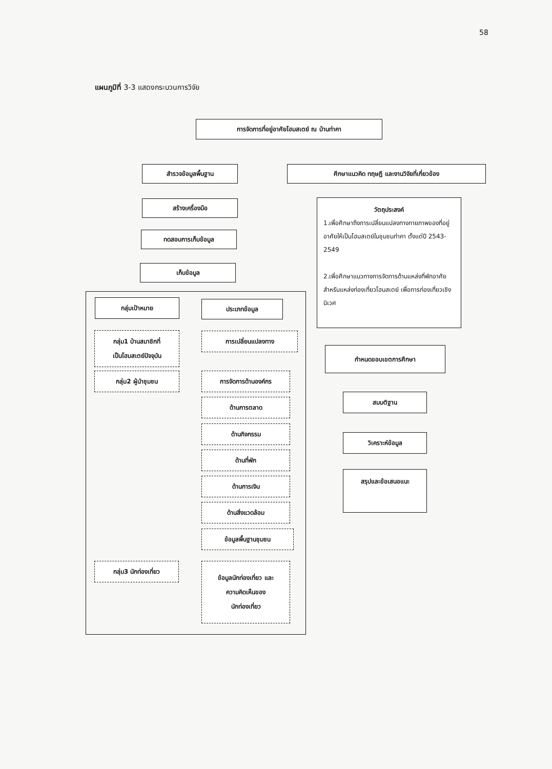58
แผนภูมิที่ 3-3 แสดงกระบวนการวิจัย
การจัดการที่อยู่อาศัยโฮมสเตย์ ณ บ้านท่าคา
สำรวจข้อมูลพื้นฐาน ศึกษาแนวคิด ทฤษฎี และงานวิจัยที่เกี่ยวข้อง
สร้างเครื่องมือ
ทดสอบการเก็บข้อมูล
เก็บข้อมูล
วัตถุประสงค์
1.เพื่อศึกษาถึงการเปลี่ยนแปลงทางกายภาพของที่อยู่อาศัยให้เป็นโฮมสเตย์ในชุมชนท่าคา ตั้งแต่ปี 2543-2549
2.เพื่อศึกษาแนวทางการจัดการด้านแหล่งที่พักอาศัยสำหรับแหล่งท่องเที่ยวโฮมสเตย์ เพื่อการท่องเที่ยวเชิงนิเวศ
กำหนดขอบเขตการศึกษา
สมมติฐาน
วิเคราะห์ข้อมูล
สรุปและข้อเสนอแนะ
กลุ่มเป้าหมาย ประเภทข้อมูล
กลุ่ม1 บ้านสมาชิกที่
เป็นโฮมสเตย์ปัจจุบัน
กลุ่ม2 ผู้นำชุมชน
การเปลี่ยนแปลงทาง
การจัดการด้านองค์กร
ด้านการตลาด
ด้านกิจกรรม
ด้านที่พัก
ด้านการเงิน
ด้านสิ่งแวดล้อม
ข้อมูลพื้นฐานชุมชน
กลุ่ม3 นักท่องเที่ยว
ข้อมูลนักท่องเที่ยว และ
ความคิดเห็นของ
นักท่องเที่ยว